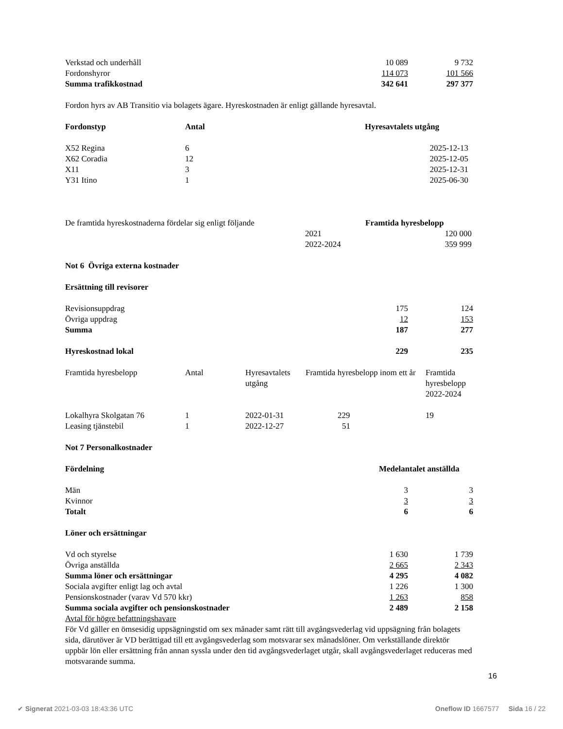| Verkstad och underhåll | 10 089 | 9 732 |
| Fordonshyror | 114 073 | 101 566 |
| Summa trafikkostnad | 342 641 | 297 377 |
Fordon hyrs av AB Transitio via bolagets ägare. Hyreskostnaden är enligt gällande hyresavtal.
| Fordonstyp | Antal | Hyresavtalets utgång |
| --- | --- | --- |
| X52 Regina | 6 | 2025-12-13 |
| X62 Coradia | 12 | 2025-12-05 |
| X11 | 3 | 2025-12-31 |
| Y31 Itino | 1 | 2025-06-30 |
| De framtida hyreskostnaderna fördelar sig enligt följande | | Framtida hyresbelopp |
| | 2021 | 120 000 |
| | 2022-2024 | 359 999 |
Not 6 Övriga externa kostnader
Ersättning till revisorer
| Revisionsuppdrag | 175 | 124 |
| Övriga uppdrag | 12 | 153 |
| Summa | 187 | 277 |
| Hyreskostnad lokal | 229 | 235 |
| Framtida hyresbelopp | Antal | Hyresavtalets utgång | Framtida hyresbelopp inom ett år | Framtida hyresbelopp 2022-2024 |
| Lokalhyra Skolgatan 76 | 1 | 2022-01-31 | 229 | 19 |
| Leasing tjänstebil | 1 | 2022-12-27 | 51 | |
Not 7 Personalkostnader
| Fördelning | Medelantalet anställda | |
| Män | 3 | 3 |
| Kvinnor | 3 | 3 |
| Totalt | 6 | 6 |
Löner och ersättningar
| Vd och styrelse | 1 630 | 1 739 |
| Övriga anställda | 2 665 | 2 343 |
| Summa löner och ersättningar | 4 295 | 4 082 |
| Sociala avgifter enligt lag och avtal | 1 226 | 1 300 |
| Pensionskostnader (varav Vd 570 kkr) | 1 263 | 858 |
| Summa sociala avgifter och pensionskostnader | 2 489 | 2 158 |
Avtal för högre befattningshavare
För Vd gäller en ömsesidig uppsägningstid om sex månader samt rätt till avgångsvederlag vid uppsägning från bolagets sida, därutöver är VD berättigad till ett avgångsvederlag som motsvarar sex månadslöner. Om verkställande direktör uppbär lön eller ersättning från annan syssla under den tid avgångsvederlaget utgår, skall avgångsvederlaget reduceras med motsvarande summa.
16
✔ Signerat 2021-03-03 18:43:36 UTC Oneflow ID 1667577 Sida 16 / 22